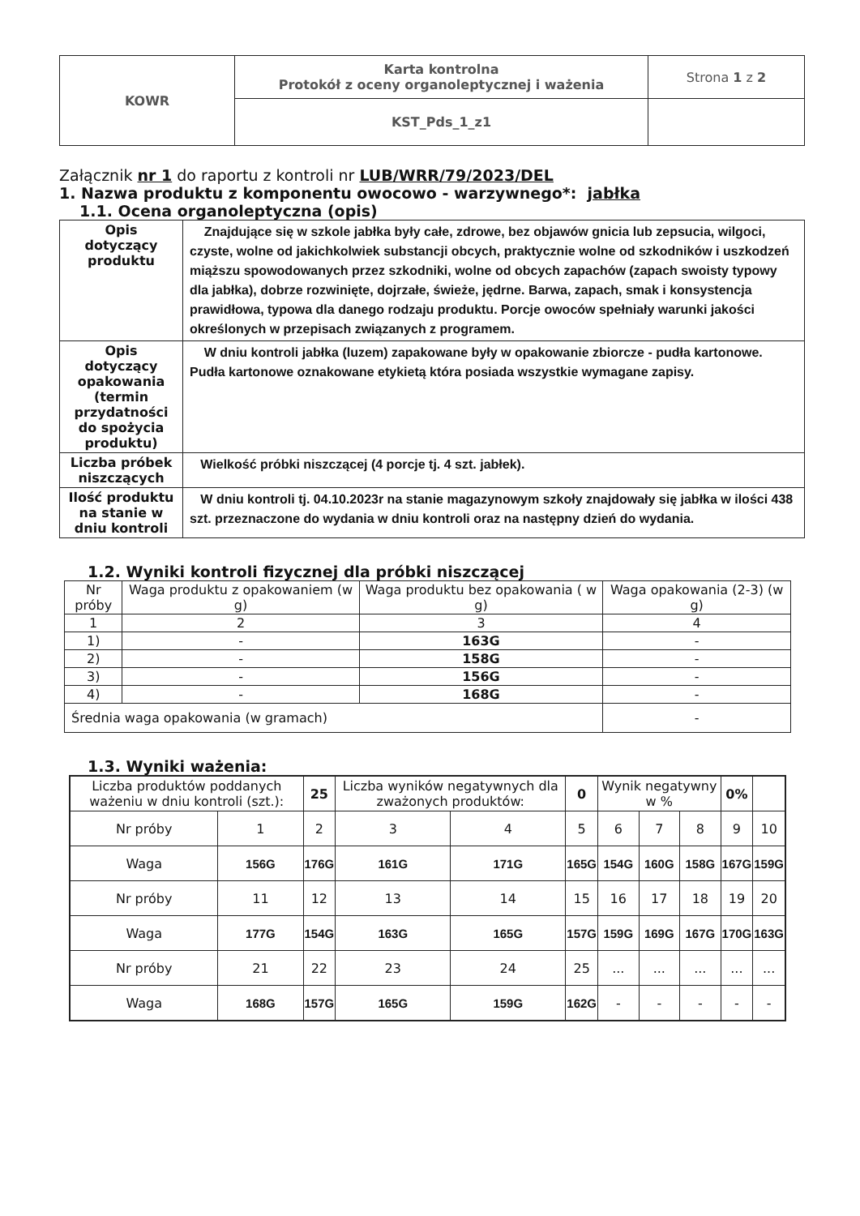| KOWR | Karta kontrolna Protokół z oceny organoleptycznej i ważenia | Strona 1 z 2 |
| | KST_Pds_1_z1 | |
Załącznik nr 1 do raportu z kontroli nr LUB/WRR/79/2023/DEL
1. Nazwa produktu z komponentu owocowo - warzywnego*: jabłka
1.1. Ocena organoleptyczna (opis)
| Opis dotyczący produktu | Znajdujące się w szkole jabłka były całe, zdrowe, bez objawów gnicia lub zepsucia, wilgoci, czyste, wolne od jakichkolwiek substancji obcych, praktycznie wolne od szkodników i uszkodzeń miąższu spowodowanych przez szkodniki, wolne od obcych zapachów (zapach swoisty typowy dla jabłka), dobrze rozwinięte, dojrzałe, świeże, jędrne. Barwa, zapach, smak i konsystencja prawidłowa, typowa dla danego rodzaju produktu. Porcje owoców spełniały warunki jakości określonych w przepisach związanych z programem. |
| Opis dotyczący opakowania (termin przydatności do spożycia produktu) | W dniu kontroli jabłka (luzem) zapakowane były w opakowanie zbiorcze - pudła kartonowe. Pudła kartonowe oznakowane etykietą która posiada wszystkie wymagane zapisy. |
| Liczba próbek niszczących | Wielkość próbki niszczącej (4 porcje tj. 4 szt. jabłek). |
| Ilość produktu na stanie w dniu kontroli | W dniu kontroli tj. 04.10.2023r na stanie magazynowym szkoły znajdowały się jabłka w ilości 438 szt. przeznaczone do wydania w dniu kontroli oraz na następny dzień do wydania. |
1.2. Wyniki kontroli fizycznej dla próbki niszczącej
| Nr próby | Waga produktu z opakowaniem (w g) | Waga produktu bez opakowania ( w g) | Waga opakowania (2-3) (w g) |
| 1 | 2 | 3 | 4 |
| 1) | - | 163G | - |
| 2) | - | 158G | - |
| 3) | - | 156G | - |
| 4) | - | 168G | - |
| Średnia waga opakowania (w gramach) | | | - |
1.3. Wyniki ważenia:
| Liczba produktów poddanych ważeniu w dniu kontroli (szt.): | | 25 | Liczba wyników negatywnych dla zważonych produktów: | | 0 | Wynik negatywny w % | | | 0% | |
| Nr próby | 1 | 2 | 3 | 4 | 5 | 6 | 7 | 8 | 9 | 10 |
| Waga | 156G | 176G | 161G | 171G | 165G | 154G | 160G | 158G | 167G | 159G |
| Nr próby | 11 | 12 | 13 | 14 | 15 | 16 | 17 | 18 | 19 | 20 |
| Waga | 177G | 154G | 163G | 165G | 157G | 159G | 169G | 167G | 170G | 163G |
| Nr próby | 21 | 22 | 23 | 24 | 25 | ... | ... | ... | ... | ... |
| Waga | 168G | 157G | 165G | 159G | 162G | - | - | - | - | - |